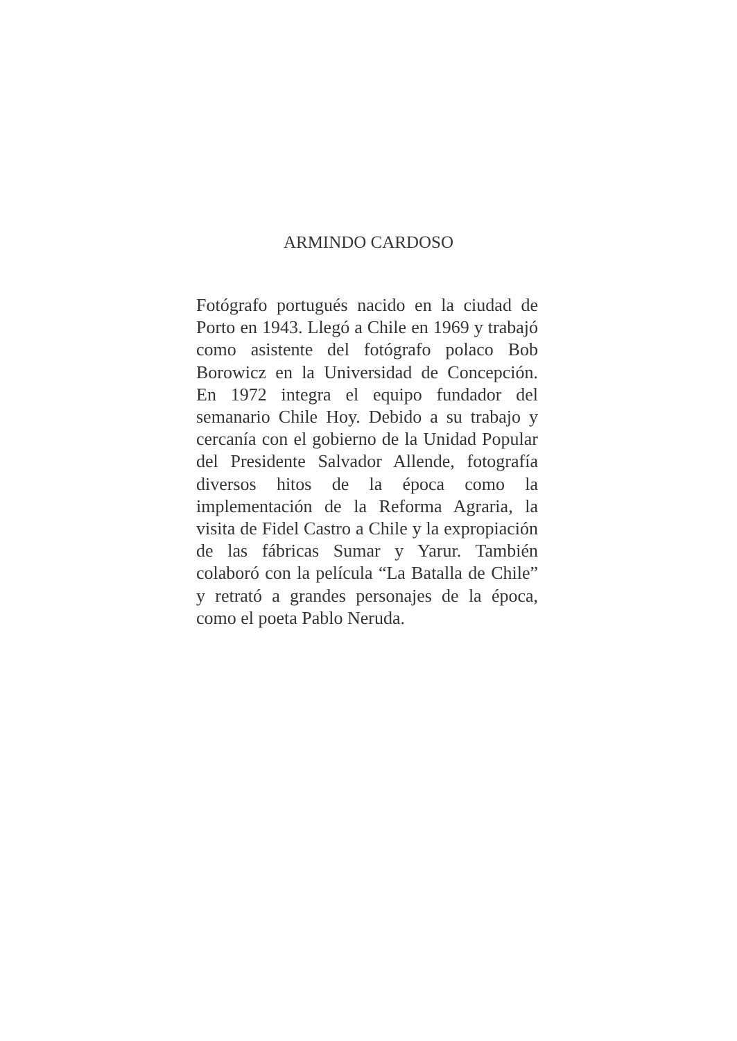ARMINDO CARDOSO
Fotógrafo portugués nacido en la ciudad de Porto en 1943. Llegó a Chile en 1969 y trabajó como asistente del fotógrafo polaco Bob Borowicz en la Universidad de Concepción. En 1972 integra el equipo fundador del semanario Chile Hoy. Debido a su trabajo y cercanía con el gobierno de la Unidad Popular del Presidente Salvador Allende, fotografía diversos hitos de la época como la implementación de la Reforma Agraria, la visita de Fidel Castro a Chile y la expropiación de las fábricas Sumar y Yarur. También colaboró con la película “La Batalla de Chile” y retrató a grandes personajes de la época, como el poeta Pablo Neruda.